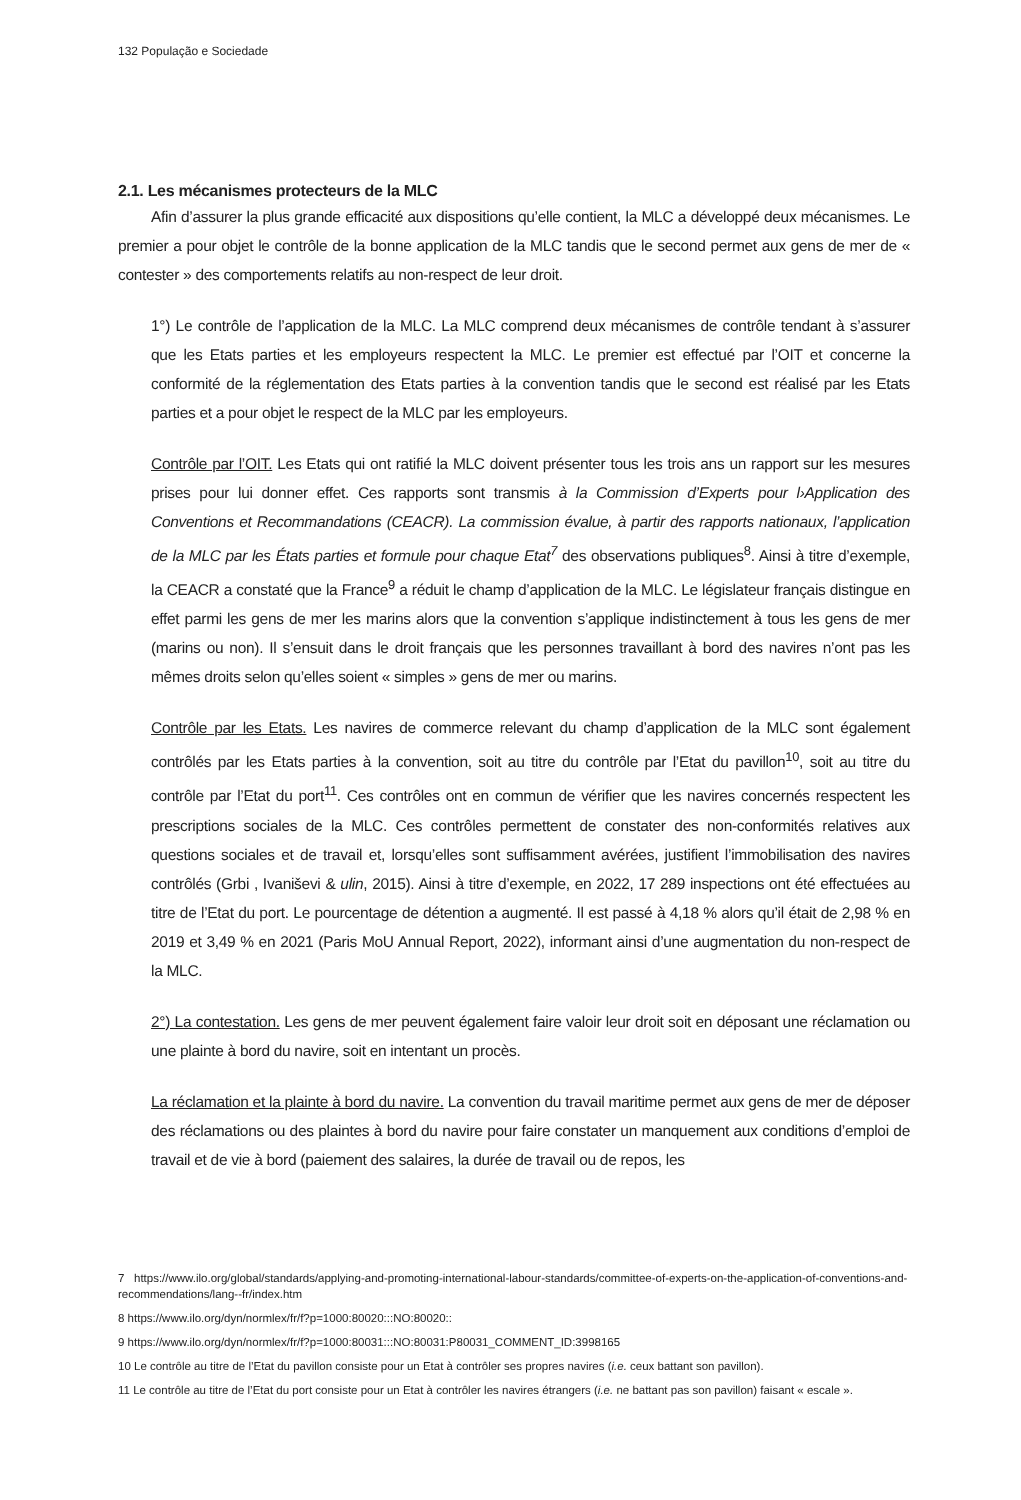132 População e Sociedade
2.1. Les mécanismes protecteurs de la MLC
Afin d’assurer la plus grande efficacité aux dispositions qu’elle contient, la MLC a développé deux mécanismes. Le premier a pour objet le contrôle de la bonne application de la MLC tandis que le second permet aux gens de mer de « contester » des comportements relatifs au non-respect de leur droit.
1°) Le contrôle de l’application de la MLC. La MLC comprend deux mécanismes de contrôle tendant à s’assurer que les Etats parties et les employeurs respectent la MLC. Le premier est effectué par l’OIT et concerne la conformité de la réglementation des Etats parties à la convention tandis que le second est réalisé par les Etats parties et a pour objet le respect de la MLC par les employeurs.
Contrôle par l’OIT. Les Etats qui ont ratifié la MLC doivent présenter tous les trois ans un rapport sur les mesures prises pour lui donner effet. Ces rapports sont transmis à la Commission d’Experts pour l›Application des Conventions et Recommandations (CEACR). La commission évalue, à partir des rapports nationaux, l’application de la MLC par les États parties et formule pour chaque Etat<sup>7</sup> des observations publiques<sup>8</sup>. Ainsi à titre d’exemple, la CEACR a constaté que la France<sup>9</sup> a réduit le champ d’application de la MLC. Le législateur français distingue en effet parmi les gens de mer les marins alors que la convention s’applique indistinctement à tous les gens de mer (marins ou non). Il s’ensuit dans le droit français que les personnes travaillant à bord des navires n’ont pas les mêmes droits selon qu’elles soient « simples » gens de mer ou marins.
Contrôle par les Etats. Les navires de commerce relevant du champ d’application de la MLC sont également contrôlés par les Etats parties à la convention, soit au titre du contrôle par l’Etat du pavillon<sup>10</sup>, soit au titre du contrôle par l’Etat du port<sup>11</sup>. Ces contrôles ont en commun de vérifier que les navires concernés respectent les prescriptions sociales de la MLC. Ces contrôles permettent de constater des non-conformités relatives aux questions sociales et de travail et, lorsqu’elles sont suffisamment avérées, justifient l’immobilisation des navires contrôlés (Grbi , Ivaniševi & ulin, 2015). Ainsi à titre d’exemple, en 2022, 17 289 inspections ont été effectuées au titre de l’Etat du port. Le pourcentage de détention a augmenté. Il est passé à 4,18 % alors qu’il était de 2,98 % en 2019 et 3,49 % en 2021 (Paris MoU Annual Report, 2022), informant ainsi d’une augmentation du non-respect de la MLC.
2°) La contestation. Les gens de mer peuvent également faire valoir leur droit soit en déposant une réclamation ou une plainte à bord du navire, soit en intentant un procès.
La réclamation et la plainte à bord du navire. La convention du travail maritime permet aux gens de mer de déposer des réclamations ou des plaintes à bord du navire pour faire constater un manquement aux conditions d’emploi de travail et de vie à bord (paiement des salaires, la durée de travail ou de repos, les
7 https://www.ilo.org/global/standards/applying-and-promoting-international-labour-standards/committee-of-experts-on-the-application-of-conventions-and-recommendations/lang--fr/index.htm
8 https://www.ilo.org/dyn/normlex/fr/f?p=1000:80020:::NO:80020::
9 https://www.ilo.org/dyn/normlex/fr/f?p=1000:80031:::NO:80031:P80031_COMMENT_ID:3998165
10 Le contrôle au titre de l’Etat du pavillon consiste pour un Etat à contrôler ses propres navires (i.e. ceux battant son pavillon).
11 Le contrôle au titre de l’Etat du port consiste pour un Etat à contrôler les navires étrangers (i.e. ne battant pas son pavillon) faisant « escale ».